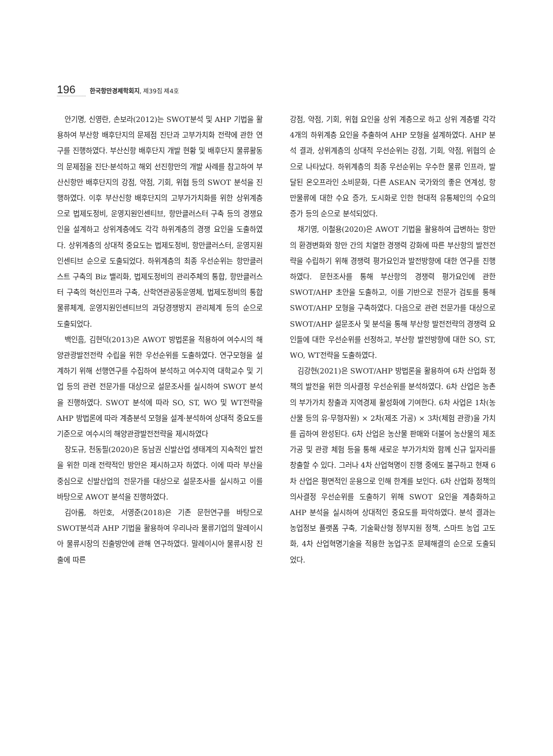196 한국항만경제학회지, 제39집 제4호
안기명, 신영란, 손보라(2012)는 SWOT분석 및 AHP 기법을 활용하여 부산항 배후단지의 문제점 진단과 고부가치화 전략에 관한 연구를 진행하였다. 부산신항 배후단지 개발 현황 및 배후단지 물류활동의 문제점을 진단·분석하고 해외 선진항만의 개발 사례를 참고하여 부산신항만 배후단지의 강점, 약점, 기회, 위협 등의 SWOT 분석을 진행하였다. 이후 부산신항 배후단지의 고부가가치화를 위한 상위계층으로 법제도정비, 운영지원인센티브, 항만클러스터 구축 등의 경쟁요인을 설계하고 상위계층에도 각각 하위계층의 경쟁 요인을 도출하였다. 상위계층의 상대적 중요도는 법제도정비, 항만클러스터, 운영지원 인센티브 순으로 도출되었다. 하위계층의 최종 우선순위는 항만클러스트 구축의 Biz 밸리화, 법제도정비의 관리주체의 통합, 항만클러스터 구축의 혁신인프라 구축, 산학연관공동운영체, 법제도정비의 통합물류체계, 운영지원인센티브의 과당경쟁방지 관리체계 등의 순으로 도출되었다.
백인흠, 김현덕(2013)은 AWOT 방법론을 적용하여 여수시의 해양관광발전전략 수립을 위한 우선순위를 도출하였다. 연구모형을 설계하기 위해 선행연구를 수집하여 분석하고 여수지역 대학교수 및 기업 등의 관련 전문가를 대상으로 설문조사를 실시하여 SWOT 분석을 진행하였다. SWOT 분석에 따라 SO, ST, WO 및 WT전략을 AHP 방법론에 따라 계층분석 모형을 설계·분석하여 상대적 중요도를 기준으로 여수시의 해양관광발전전략을 제시하였다
장도규, 천동필(2020)은 동남권 신발산업 생태계의 지속적인 발전을 위한 미래 전략적인 방안은 제시하고자 하였다. 이에 따라 부산을 중심으로 신발산업의 전문가를 대상으로 설문조사를 실시하고 이를 바탕으로 AWOT 분석을 진행하였다.
김아롬, 하민호, 서영준(2018)은 기존 문헌연구를 바탕으로 SWOT분석과 AHP 기법을 활용하여 우리나라 물류기업의 말레이시아 물류시장의 진출방안에 관해 연구하였다. 말레이시아 물류시장 진출에 따른
강점, 약점, 기회, 위협 요인을 상위 계층으로 하고 상위 계층별 각각 4개의 하위계층 요인을 추출하여 AHP 모형을 설계하였다. AHP 분석 결과, 상위계층의 상대적 우선순위는 강점, 기회, 약점, 위협의 순으로 나타났다. 하위계층의 최종 우선순위는 우수한 물류 인프라, 발달된 온오프라인 소비문화, 다른 ASEAN 국가와의 좋은 연계성, 항만물류에 대한 수요 증가, 도시화로 인한 현대적 유통체인의 수요의 증가 등의 순으로 분석되었다.
채기영, 이철용(2020)은 AWOT 기법을 활용하여 급변하는 항만의 환경변화와 항만 간의 치열한 경쟁력 강화에 따른 부산항의 발전전략을 수립하기 위해 경쟁력 평가요인과 발전방향에 대한 연구를 진행하였다. 문헌조사를 통해 부산항의 경쟁력 평가요인에 관한 SWOT/AHP 초안을 도출하고, 이를 기반으로 전문가 검토를 통해 SWOT/AHP 모형을 구축하였다. 다음으로 관련 전문가를 대상으로 SWOT/AHP 설문조사 및 분석을 통해 부산항 발전전략의 경쟁력 요인들에 대한 우선순위를 선정하고, 부산항 발전방향에 대한 SO, ST, WO, WT전략을 도출하였다.
김강현(2021)은 SWOT/AHP 방법론을 활용하여 6차 산업화 정책의 발전을 위한 의사결정 우선순위를 분석하였다. 6차 산업은 농촌의 부가가치 창출과 지역경제 활성화에 기여한다. 6차 사업은 1차(농산물 등의 유·무형자원) × 2차(제조 가공) × 3차(체험 관광)을 가치를 곱하여 완성된다. 6차 산업은 농산물 판매와 더불어 농산물의 제조 가공 및 관광 체험 등을 통해 새로운 부가가치와 함께 신규 일자리를 창출할 수 있다. 그러나 4차 산업혁명이 진행 중에도 불구하고 현재 6차 산업은 평면적인 운용으로 인해 한계를 보인다. 6차 산업화 정책의 의사결정 우선순위를 도출하기 위해 SWOT 요인을 계층화하고 AHP 분석을 실시하여 상대적인 중요도를 파악하였다. 분석 결과는 농업정보 플랫폼 구축, 기술확산형 정부지원 정책, 스마트 농업 고도화, 4차 산업혁명기술을 적용한 농업구조 문제해결의 순으로 도출되었다.